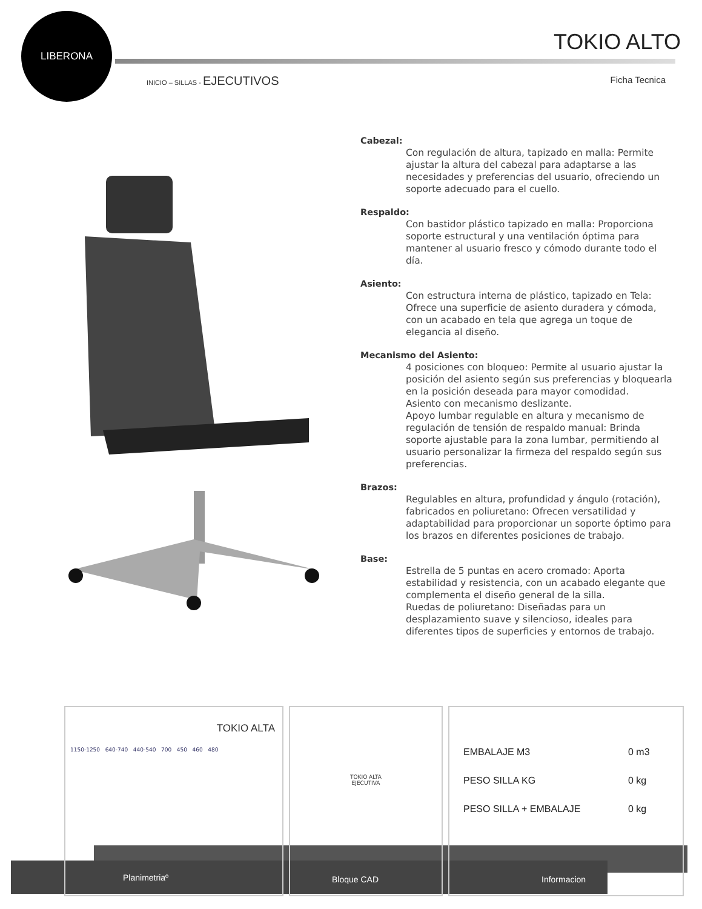LIBERONA
TOKIO ALTO
INICIO – SILLAS - EJECUTIVOS Ficha Tecnica
Cabezal:
Con regulación de altura, tapizado en malla: Permite ajustar la altura del cabezal para adaptarse a las necesidades y preferencias del usuario, ofreciendo un soporte adecuado para el cuello.
Respaldo:
Con bastidor plástico tapizado en malla: Proporciona soporte estructural y una ventilación óptima para mantener al usuario fresco y cómodo durante todo el día.
Asiento:
Con estructura interna de plástico, tapizado en Tela: Ofrece una superficie de asiento duradera y cómoda, con un acabado en tela que agrega un toque de elegancia al diseño.
Mecanismo del Asiento:
4 posiciones con bloqueo: Permite al usuario ajustar la posición del asiento según sus preferencias y bloquearla en la posición deseada para mayor comodidad.
Asiento con mecanismo deslizante.
Apoyo lumbar regulable en altura y mecanismo de regulación de tensión de respaldo manual: Brinda soporte ajustable para la zona lumbar, permitiendo al usuario personalizar la firmeza del respaldo según sus preferencias.
Brazos:
Regulables en altura, profundidad y ángulo (rotación), fabricados en poliuretano: Ofrecen versatilidad y adaptabilidad para proporcionar un soporte óptimo para los brazos en diferentes posiciones de trabajo.
Base:
Estrella de 5 puntas en acero cromado: Aporta estabilidad y resistencia, con un acabado elegante que complementa el diseño general de la silla.
Ruedas de poliuretano: Diseñadas para un desplazamiento suave y silencioso, ideales para diferentes tipos de superficies y entornos de trabajo.
TOKIO ALTA
1150-1250 640-740 440-540 700 450 460 480
TOKIO ALTA
EJECUTIVA
| EMBALAJE M3 | 0 m3 |
| PESO SILLA KG | 0 kg |
| PESO SILLA + EMBALAJE | 0 kg |
Planimetriaº Bloque CAD Informacion